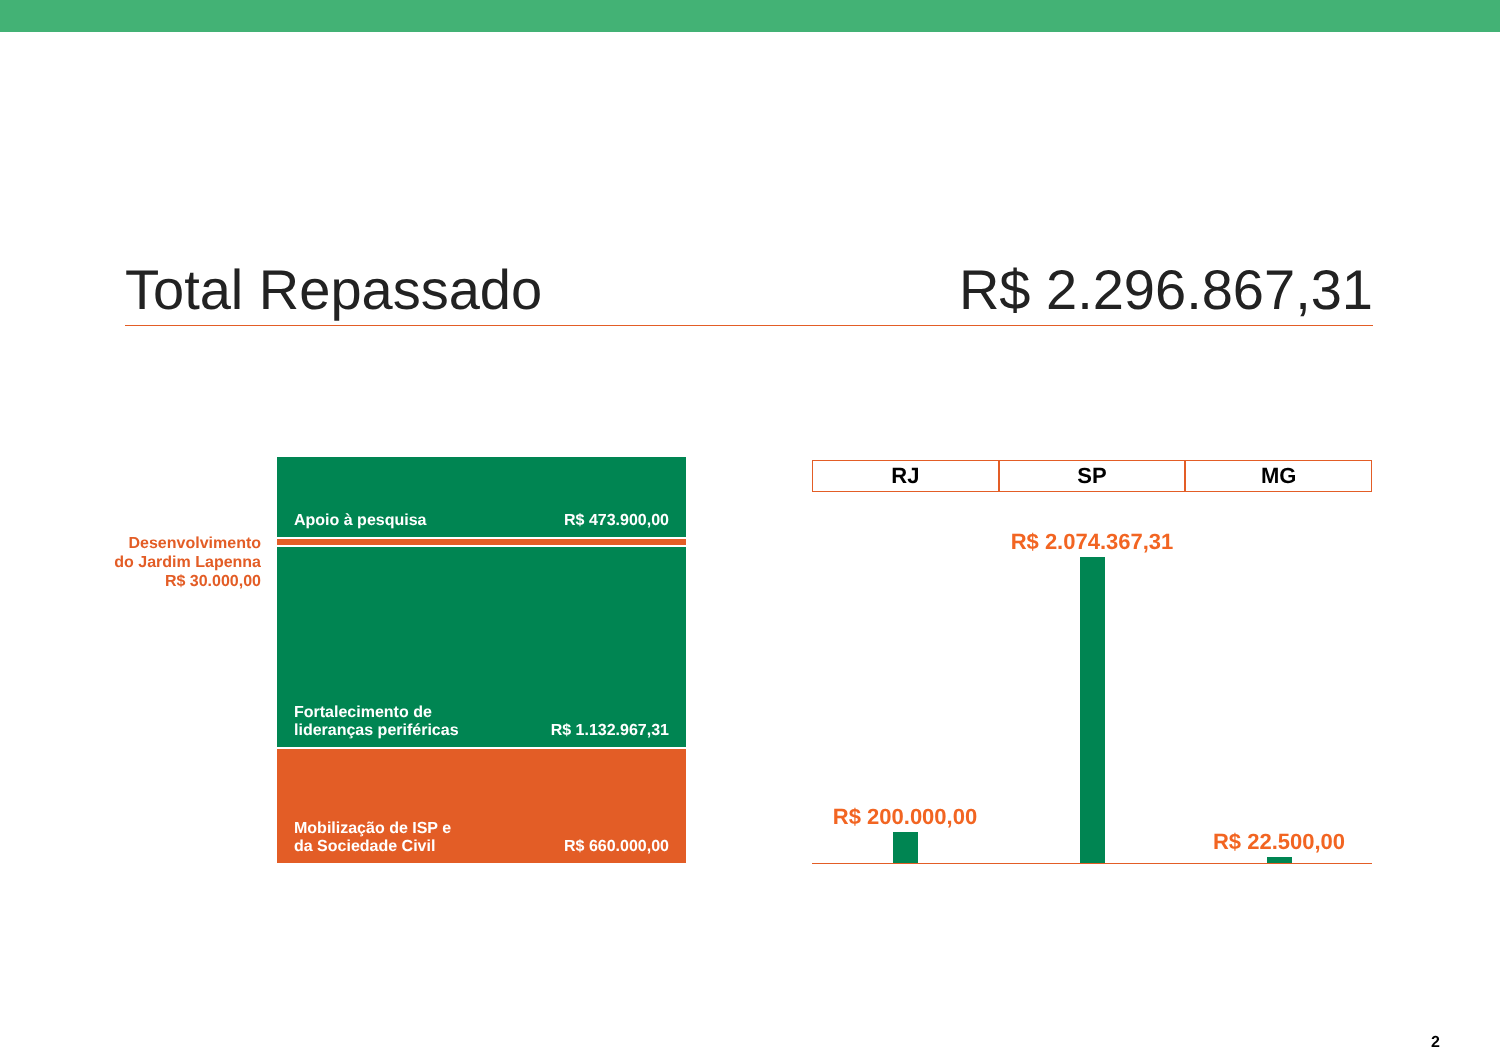Total Repassado R$ 2.296.867,31
Desenvolvimento do Jardim Lapenna R$ 30.000,00
Apoio à pesquisa R$ 473.900,00
Fortalecimento de
lideranças periféricas R$ 1.132.967,31
Mobilização de ISP e
da Sociedade Civil R$ 660.000,00
RJ SP MG
R$ 200.000,00 R$ 2.074.367,31 R$ 22.500,00
2